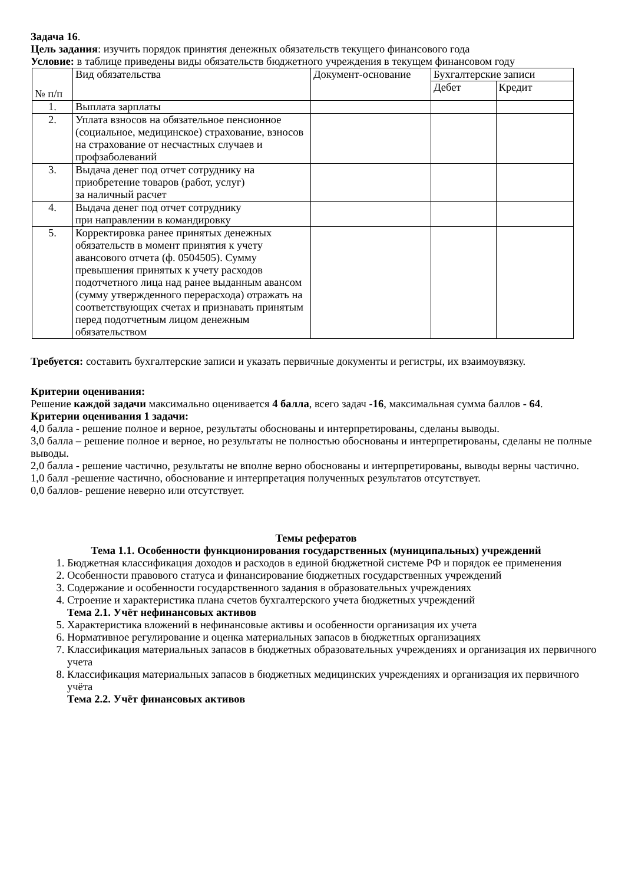Задача 16.
Цель задания: изучить порядок принятия денежных обязательств текущего финансового года
Условие: в таблице приведены виды обязательств бюджетного учреждения в текущем финансовом году
| № п/п | Вид обязательства | Документ-основание | Бухгалтерские записи | |
| --- | --- | --- | --- | --- |
| | | | Дебет | Кредит |
| 1. | Выплата зарплаты | | | |
| 2. | Уплата взносов на обязательное пенсионное (социальное, медицинское) страхование, взносов на страхование от несчастных случаев и профзаболеваний | | | |
| 3. | Выдача денег под отчет сотруднику на приобретение товаров (работ, услуг) за наличный расчет | | | |
| 4. | Выдача денег под отчет сотруднику при направлении в командировку | | | |
| 5. | Корректировка ранее принятых денежных обязательств в момент принятия к учету авансового отчета (ф. 0504505). Сумму превышения принятых к учету расходов подотчетного лица над ранее выданным авансом (сумму утвержденного перерасхода) отражать на соответствующих счетах и признавать принятым перед подотчетным лицом денежным обязательством | | | |
Требуется: составить бухгалтерские записи и указать первичные документы и регистры, их взаимоувязку.
Критерии оценивания:
Решение каждой задачи максимально оценивается 4 балла, всего задач -16, максимальная сумма баллов - 64.
Критерии оценивания 1 задачи:
4,0 балла - решение полное и верное, результаты обоснованы и интерпретированы, сделаны выводы.
3,0 балла – решение полное и верное, но результаты не полностью обоснованы и интерпретированы, сделаны не полные выводы.
2,0 балла - решение частично, результаты не вполне верно обоснованы и интерпретированы, выводы верны частично.
1,0 балл -решение частично, обоснование и интерпретация полученных результатов отсутствует.
0,0 баллов- решение неверно или отсутствует.
Темы рефератов
Тема 1.1. Особенности функционирования государственных (муниципальных) учреждений
1. Бюджетная классификация доходов и расходов в единой бюджетной системе РФ и порядок ее применения
2. Особенности правового статуса и финансирование бюджетных государственных учреждений
3. Содержание и особенности государственного задания в образовательных учреждениях
4. Строение и характеристика плана счетов бухгалтерского учета бюджетных учреждений
Тема 2.1. Учёт нефинансовых активов
5. Характеристика вложений в нефинансовые активы и особенности организация их учета
6. Нормативное регулирование и оценка материальных запасов в бюджетных организациях
7. Классификация материальных запасов в бюджетных образовательных учреждениях и организация их первичного учета
8. Классификация материальных запасов в бюджетных медицинских учреждениях и организация их первичного учёта
Тема 2.2. Учёт финансовых активов